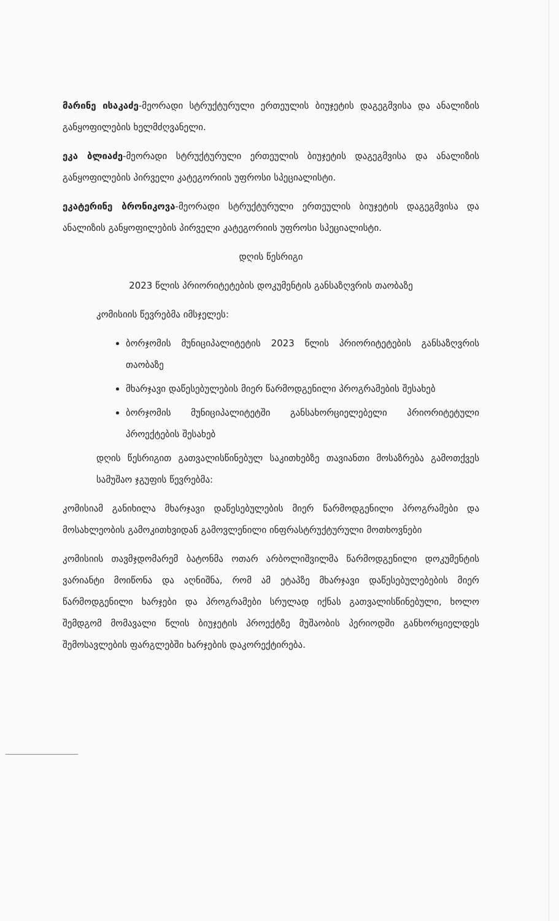მარინე ისაკაძე-მეორადი სტრუქტურული ერთეულის ბიუჯეტის დაგეგმვისა და ანალიზის განყოფილების ხელმძღვანელი.
ეკა ბლიაძე-მეორადი სტრუქტურული ერთეულის ბიუჯეტის დაგეგმვისა და ანალიზის განყოფილების პირველი კატეგორიის უფროსი სპეციალისტი.
ეკატერინე ბრონიკოვა-მეორადი სტრუქტურული ერთეულის ბიუჯეტის დაგეგმვისა და ანალიზის განყოფილების პირველი კატეგორიის უფროსი სპეციალისტი.
დღის წესრიგი
2023 წლის პრიორიტეტების დოკუმენტის განსაზღვრის თაობაზე
კომისიის წევრებმა იმსჯელეს:
ბორჯომის მუნიციპალიტეტის 2023 წლის პრიორიტეტების განსაზღვრის თაობაზე
მხარჯავი დაწესებულების მიერ წარმოდგენილი პროგრამების შესახებ
ბორჯომის მუნიციპალიტეტში განსახორციელებელი პრიორიტეტული პროექტების შესახებ
დღის წესრიგით გათვალისწინებულ საკითხებზე თავიანთი მოსაზრება გამოთქვეს სამუშაო ჯგუფის წევრებმა:
კომისიამ განიხილა მხარჯავი დაწესებულების მიერ წარმოდგენილი პროგრამები და მოსახლეობის გამოკითხვიდან გამოვლენილი ინფრასტრუქტურული მოთხოვნები
კომისიის თავმჯდომარემ ბატონმა ოთარ არბოლიშვილმა წარმოდგენილი დოკუმენტის ვარიანტი მოიწონა და აღნიშნა, რომ ამ ეტაპზე მხარჯავი დაწესებულებების მიერ წარმოდგენილი ხარჯები და პროგრამები სრულად იქნას გათვალისწინებული, ხოლო შემდგომ მომავალი წლის ბიუჯეტის პროექტზე მუშაობის პერიოდში განხორციელდეს შემოსავლების ფარგლებში ხარჯების დაკორექტირება.